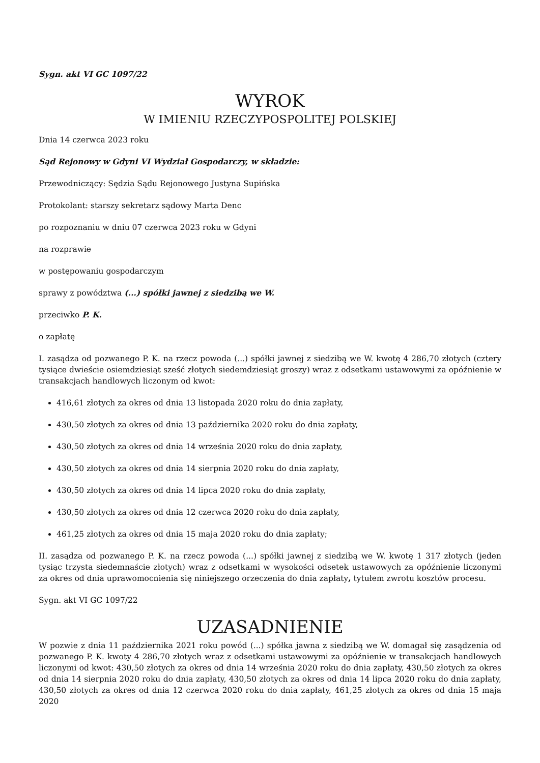Sygn. akt VI GC 1097/22
WYROK
W IMIENIU RZECZYPOSPOLITEJ POLSKIEJ
Dnia 14 czerwca 2023 roku
Sąd Rejonowy w Gdyni VI Wydział Gospodarczy, w składzie:
Przewodniczący: Sędzia Sądu Rejonowego Justyna Supińska
Protokolant: starszy sekretarz sądowy Marta Denc
po rozpoznaniu w dniu 07 czerwca 2023 roku w Gdyni
na rozprawie
w postępowaniu gospodarczym
sprawy z powództwa (...) spółki jawnej z siedzibą we W.
przeciwko P. K.
o zapłatę
I. zasądza od pozwanego P. K. na rzecz powoda (...) spółki jawnej z siedzibą we W. kwotę 4 286,70 złotych (cztery tysiące dwieście osiemdziesiąt sześć złotych siedemdziesiąt groszy) wraz z odsetkami ustawowymi za opóźnienie w transakcjach handlowych liczonym od kwot:
416,61 złotych za okres od dnia 13 listopada 2020 roku do dnia zapłaty,
430,50 złotych za okres od dnia 13 października 2020 roku do dnia zapłaty,
430,50 złotych za okres od dnia 14 września 2020 roku do dnia zapłaty,
430,50 złotych za okres od dnia 14 sierpnia 2020 roku do dnia zapłaty,
430,50 złotych za okres od dnia 14 lipca 2020 roku do dnia zapłaty,
430,50 złotych za okres od dnia 12 czerwca 2020 roku do dnia zapłaty,
461,25 złotych za okres od dnia 15 maja 2020 roku do dnia zapłaty;
II. zasądza od pozwanego P. K. na rzecz powoda (...) spółki jawnej z siedzibą we W. kwotę 1 317 złotych (jeden tysiąc trzysta siedemnaście złotych) wraz z odsetkami w wysokości odsetek ustawowych za opóźnienie liczonymi za okres od dnia uprawomocnienia się niniejszego orzeczenia do dnia zapłaty, tytułem zwrotu kosztów procesu.
Sygn. akt VI GC 1097/22
UZASADNIENIE
W pozwie z dnia 11 października 2021 roku powód (...) spółka jawna z siedzibą we W. domagał się zasądzenia od pozwanego P. K. kwoty 4 286,70 złotych wraz z odsetkami ustawowymi za opóźnienie w transakcjach handlowych liczonymi od kwot: 430,50 złotych za okres od dnia 14 września 2020 roku do dnia zapłaty, 430,50 złotych za okres od dnia 14 sierpnia 2020 roku do dnia zapłaty, 430,50 złotych za okres od dnia 14 lipca 2020 roku do dnia zapłaty, 430,50 złotych za okres od dnia 12 czerwca 2020 roku do dnia zapłaty, 461,25 złotych za okres od dnia 15 maja 2020